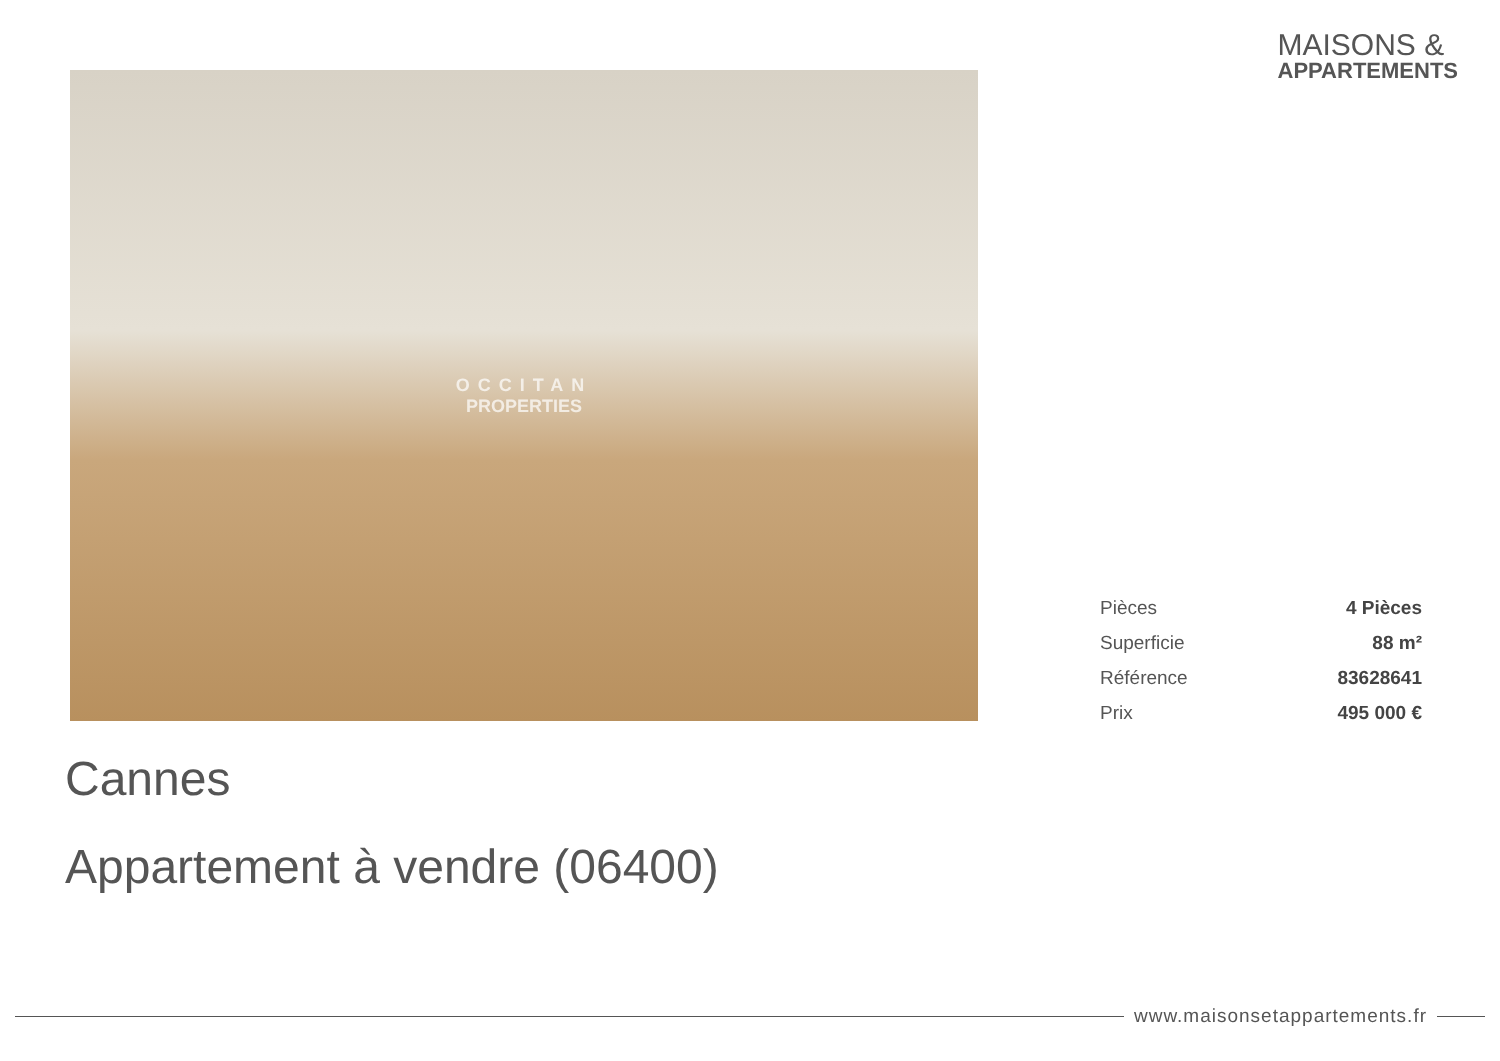MAISONS &
APPARTEMENTS
OCCITAN
PROPERTIES
| Pièces | 4 Pièces |
| Superficie | 88 m² |
| Référence | 83628641 |
| Prix | 495 000 € |
Cannes
Appartement à vendre (06400)
www.maisonsetappartements.fr